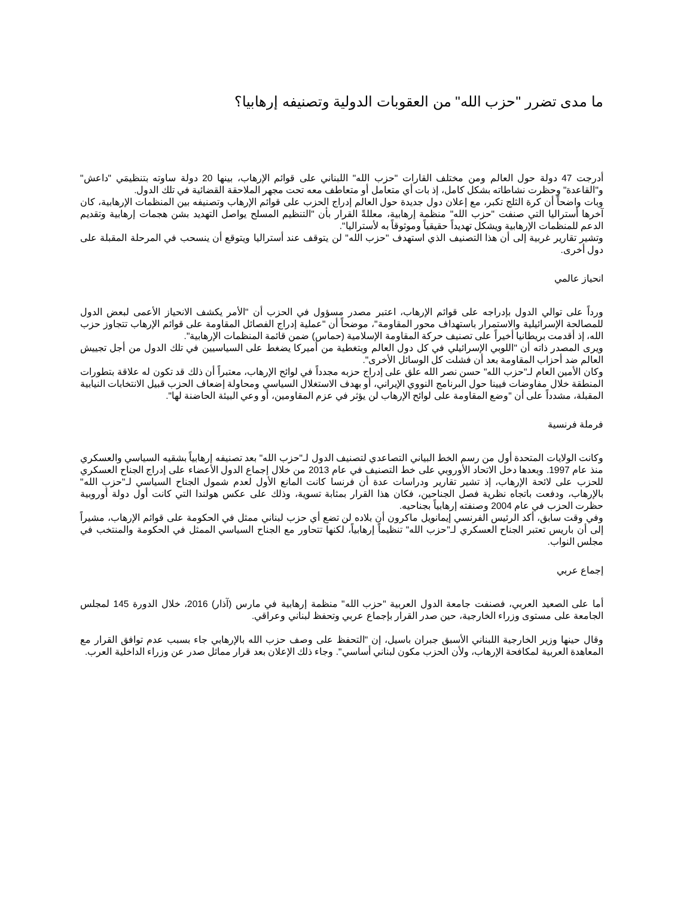ما مدى تضرر "حزب الله" من العقوبات الدولية وتصنيفه إرهابيا؟
أدرجت 47 دولة حول العالم ومن مختلف القارات "حزب الله" اللبناني على قوائم الإرهاب، بينها 20 دولة ساوته بتنظيمَي "داعش" و"القاعدة" وحظرت نشاطاته بشكل كامل، إذ بات أي متعامل أو متعاطف معه تحت مجهر الملاحقة القضائية في تلك الدول.
وبات واضحاً أن كرة الثلج تكبر، مع إعلان دول جديدة حول العالم إدراج الحزب على قوائم الإرهاب وتصنيفه بين المنظمات الإرهابية، كان آخرها أستراليا التي صنفت "حزب الله" منظمة إرهابية، معللةً القرار بأن "التنظيم المسلح يواصل التهديد بشن هجمات إرهابية وتقديم الدعم للمنظمات الإرهابية ويشكل تهديداً حقيقياً وموثوقاً به لأستراليا".
وتشير تقارير غربية إلى أن هذا التصنيف الذي استهدف "حزب الله" لن يتوقف عند أستراليا ويتوقع أن ينسحب في المرحلة المقبلة على دول أخرى.
انحياز عالمي
ورداً على توالي الدول بإدراجه على قوائم الإرهاب، اعتبر مصدر مسؤول في الحزب أن "الأمر يكشف الانحياز الأعمى لبعض الدول للمصالحة الإسرائيلية والاستمرار باستهداف محور المقاومة"، موضحاً أن "عملية إدراج الفصائل المقاومة على قوائم الإرهاب تتجاوز حزب الله، إذ أقدمت بريطانيا أخيراً على تصنيف حركة المقاومة الإسلامية (حماس) ضمن قائمة المنظمات الإرهابية".
ويرى المصدر ذاته أن "اللوبي الإسرائيلي في كل دول العالم وبتغطية من أميركا يضغط على السياسيين في تلك الدول من أجل تجييش العالم ضد أحزاب المقاومة بعد أن فشلت كل الوسائل الأخرى".
وكان الأمين العام لـ"حزب الله" حسن نصر الله علق على إدراج حزبه مجدداً في لوائح الإرهاب، معتبراً أن ذلك قد تكون له علاقة بتطورات المنطقة خلال مفاوضات فيينا حول البرنامج النووي الإيراني، أو بهدف الاستغلال السياسي ومحاولة إضعاف الحزب قبيل الانتخابات النيابية المقبلة، مشدداً على أن "وضع المقاومة على لوائح الإرهاب لن يؤثر في عزم المقاومين، أو وعي البيئة الحاضنة لها".
فرملة فرنسية
وكانت الولايات المتحدة أول من رسم الخط البياني التصاعدي لتصنيف الدول لـ"حزب الله" بعد تصنيفه إرهابياً بشقيه السياسي والعسكري منذ عام 1997. وبعدها دخل الاتحاد الأوروبي على خط التصنيف في عام 2013 من خلال إجماع الدول الأعضاء على إدراج الجناح العسكري للحزب على لائحة الإرهاب، إذ تشير تقارير ودراسات عدة أن فرنسا كانت المانع الأول لعدم شمول الجناح السياسي لـ"حزب الله" بالإرهاب، ودفعت باتجاه نظرية فصل الجناحين، فكان هذا القرار بمثابة تسوية، وذلك على عكس هولندا التي كانت أول دولة أوروبية حظرت الحزب في عام 2004 وصنفته إرهابياً بجناحيه.
وفي وقت سابق، أكد الرئيس الفرنسي إيمانويل ماكرون أن بلاده لن تضع أي حزب لبناني ممثل في الحكومة على قوائم الإرهاب، مشيراً إلى أن باريس تعتبر الجناح العسكري لـ"حزب الله" تنظيماً إرهابياً، لكنها تتحاور مع الجناح السياسي الممثل في الحكومة والمنتخب في مجلس النواب.
إجماع عربي
أما على الصعيد العربي، فصنفت جامعة الدول العربية "حزب الله" منظمة إرهابية في مارس (آذار) 2016، خلال الدورة 145 لمجلس الجامعة على مستوى وزراء الخارجية، حين صدر القرار بإجماع عربي وتحفظ لبناني وعراقي.
وقال حينها وزير الخارجية اللبناني الأسبق جبران باسيل، إن "التحفظ على وصف حزب الله بالإرهابي جاء بسبب عدم توافق القرار مع المعاهدة العربية لمكافحة الإرهاب، ولأن الحزب مكون لبناني أساسي". وجاء ذلك الإعلان بعد قرار مماثل صدر عن وزراء الداخلية العرب.